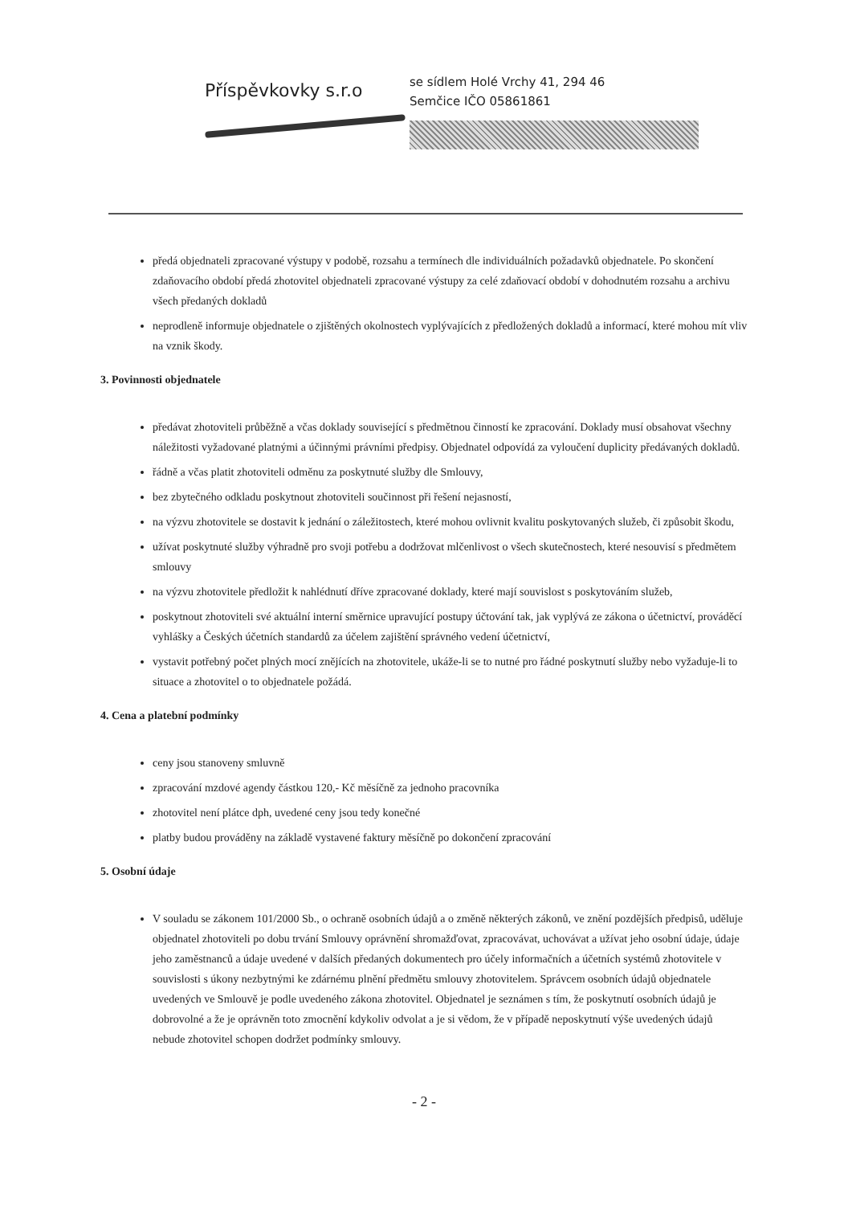Příspěvkovky s.r.o
se sídlem Holé Vrchy 41, 294 46
Semčice IČO 05861861
předá objednateli zpracované výstupy v podobě, rozsahu a termínech dle individuálních požadavků objednatele. Po skončení zdaňovacího období předá zhotovitel objednateli zpracované výstupy za celé zdaňovací období v dohodnutém rozsahu a archivu všech předaných dokladů
neprodleně informuje objednatele o zjištěných okolnostech vyplývajících z předložených dokladů a informací, které mohou mít vliv na vznik škody.
3. Povinnosti objednatele
předávat zhotoviteli průběžně a včas doklady související s předmětnou činností ke zpracování. Doklady musí obsahovat všechny náležitosti vyžadované platnými a účinnými právními předpisy. Objednatel odpovídá za vyloučení duplicity předávaných dokladů.
řádně a včas platit zhotoviteli odměnu za poskytnuté služby dle Smlouvy,
bez zbytečného odkladu poskytnout zhotoviteli součinnost při řešení nejasností,
na výzvu zhotovitele se dostavit k jednání o záležitostech, které mohou ovlivnit kvalitu poskytovaných služeb, či způsobit škodu,
užívat poskytnuté služby výhradně pro svoji potřebu a dodržovat mlčenlivost o všech skutečnostech, které nesouvisí s předmětem smlouvy
na výzvu zhotovitele předložit k nahlédnutí dříve zpracované doklady, které mají souvislost s poskytováním služeb,
poskytnout zhotoviteli své aktuální interní směrnice upravující postupy účtování tak, jak vyplývá ze zákona o účetnictví, prováděcí vyhlášky a Českých účetních standardů za účelem zajištění správného vedení účetnictví,
vystavit potřebný počet plných mocí znějících na zhotovitele, ukáže-li se to nutné pro řádné poskytnutí služby nebo vyžaduje-li to situace a zhotovitel o to objednatele požádá.
4. Cena a platební podmínky
ceny jsou stanoveny smluvně
zpracování mzdové agendy částkou 120,- Kč měsíčně za jednoho pracovníka
zhotovitel není plátce dph, uvedené ceny jsou tedy konečné
platby budou prováděny na základě vystavené faktury měsíčně po dokončení zpracování
5. Osobní údaje
V souladu se zákonem 101/2000 Sb., o ochraně osobních údajů a o změně některých zákonů, ve znění pozdějších předpisů, uděluje objednatel zhotoviteli po dobu trvání Smlouvy oprávnění shromažďovat, zpracovávat, uchovávat a užívat jeho osobní údaje, údaje jeho zaměstnanců a údaje uvedené v dalších předaných dokumentech pro účely informačních a účetních systémů zhotovitele v souvislosti s úkony nezbytnými ke zdárnému plnění předmětu smlouvy zhotovitelem. Správcem osobních údajů objednatele uvedených ve Smlouvě je podle uvedeného zákona zhotovitel. Objednatel je seznámen s tím, že poskytnutí osobních údajů je dobrovolné a že je oprávněn toto zmocnění kdykoliv odvolat a je si vědom, že v případě neposkytnutí výše uvedených údajů nebude zhotovitel schopen dodržet podmínky smlouvy.
- 2 -